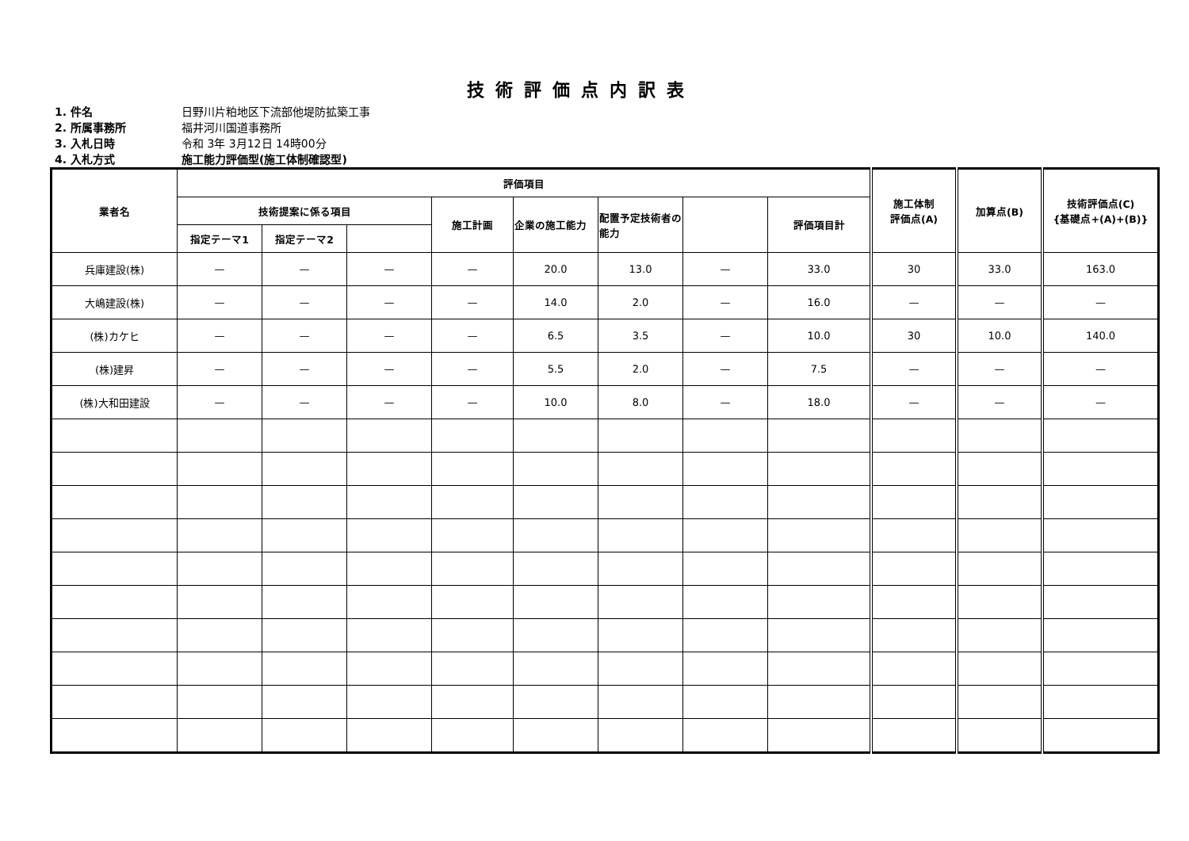技術評価点内訳表
1. 件名 日野川片粕地区下流部他堤防拡築工事
2. 所属事務所 福井河川国道事務所
3. 入札日時 令和 3年 3月12日 14時00分
4. 入札方式 施工能力評価型(施工体制確認型)
| 業者名 | 評価項目 | | | | | | | | 施工体制 評価点(A) | 加算点(B) | 技術評価点(C) {基礎点+(A)+(B)} |
| --- | --- | --- | --- | --- | --- | --- | --- | --- | --- | --- | --- |
| | 技術提案に係る項目 | | | 施工計画 | 企業の施工能力 | 配置予定技術者の能力 | | 評価項目計 | | | |
| | 指定テーマ1 | 指定テーマ2 | | | | | | | | | |
| 兵庫建設(株) | — | — | — | — | 20.0 | 13.0 | — | 33.0 | 30 | 33.0 | 163.0 |
| 大嶋建設(株) | — | — | — | — | 14.0 | 2.0 | — | 16.0 | — | — | — |
| (株)カケヒ | — | — | — | — | 6.5 | 3.5 | — | 10.0 | 30 | 10.0 | 140.0 |
| (株)建昇 | — | — | — | — | 5.5 | 2.0 | — | 7.5 | — | — | — |
| (株)大和田建設 | — | — | — | — | 10.0 | 8.0 | — | 18.0 | — | — | — |